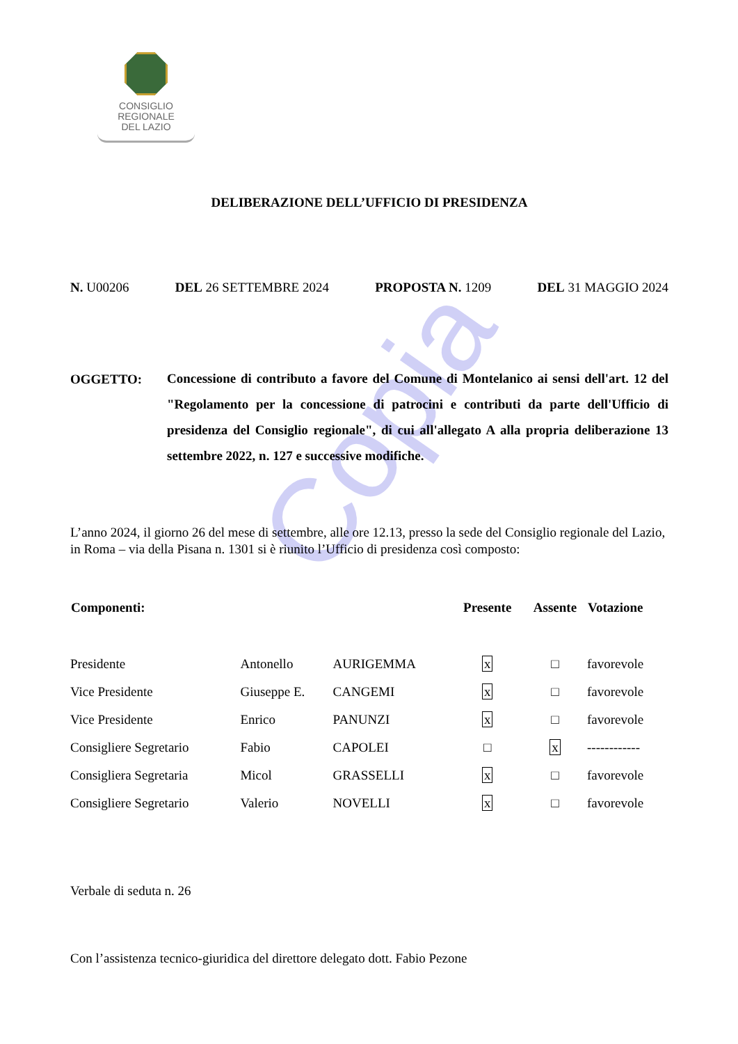Copia
CONSIGLIO
REGIONALE
DEL LAZIO
DELIBERAZIONE DELL’UFFICIO DI PRESIDENZA
N. U00206 DEL 26 SETTEMBRE 2024 PROPOSTA N. 1209 DEL 31 MAGGIO 2024
OGGETTO:
Concessione di contributo a favore del Comune di Montelanico ai sensi dell'art. 12 del "Regolamento per la concessione di patrocini e contributi da parte dell'Ufficio di presidenza del Consiglio regionale", di cui all'allegato A alla propria deliberazione 13 settembre 2022, n. 127 e successive modifiche.
L’anno 2024, il giorno 26 del mese di settembre, alle ore 12.13, presso la sede del Consiglio regionale del Lazio, in Roma – via della Pisana n. 1301 si è riunito l’Ufficio di presidenza così composto:
| Componenti: | | | Presente | Assente | Votazione |
| --- | --- | --- | --- | --- | --- |
| Presidente | Antonello | AURIGEMMA | x | □ | favorevole |
| Vice Presidente | Giuseppe E. | CANGEMI | x | □ | favorevole |
| Vice Presidente | Enrico | PANUNZI | x | □ | favorevole |
| Consigliere Segretario | Fabio | CAPOLEI | □ | x | ------------ |
| Consigliera Segretaria | Micol | GRASSELLI | x | □ | favorevole |
| Consigliere Segretario | Valerio | NOVELLI | x | □ | favorevole |
Verbale di seduta n. 26
Con l’assistenza tecnico-giuridica del direttore delegato dott. Fabio Pezone